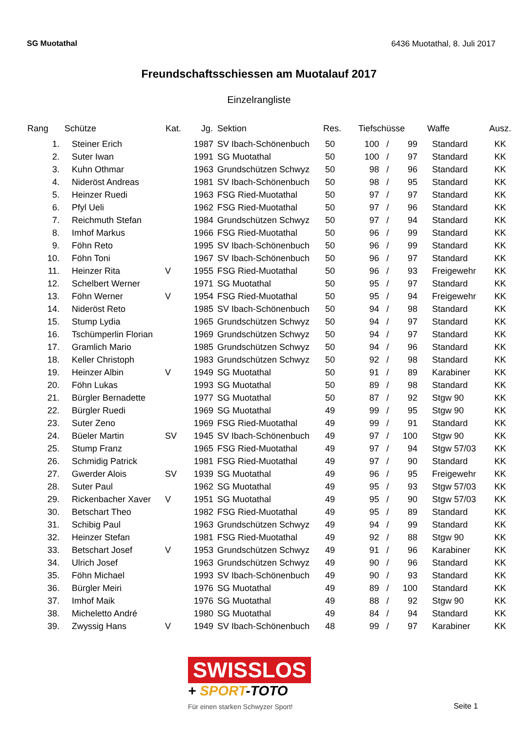SG Muotathal 6436 Muotathal, 8. Juli 2017
Freundschaftsschiessen am Muotalauf 2017
Einzelrangliste
| Rang | Schütze | Kat. | Jg. | Sektion | Res. | Tiefschüsse | | | Waffe | Ausz. |
| --- | --- | --- | --- | --- | --- | --- | --- | --- | --- | --- |
| 1. | Steiner Erich | | 1987 | SV Ibach-Schönenbuch | 50 | 100 | / | 99 | Standard | KK |
| 2. | Suter Iwan | | 1991 | SG Muotathal | 50 | 100 | / | 97 | Standard | KK |
| 3. | Kuhn Othmar | | 1963 | Grundschützen Schwyz | 50 | 98 | / | 96 | Standard | KK |
| 4. | Nideröst Andreas | | 1981 | SV Ibach-Schönenbuch | 50 | 98 | / | 95 | Standard | KK |
| 5. | Heinzer Ruedi | | 1963 | FSG Ried-Muotathal | 50 | 97 | / | 97 | Standard | KK |
| 6. | Pfyl Ueli | | 1962 | FSG Ried-Muotathal | 50 | 97 | / | 96 | Standard | KK |
| 7. | Reichmuth Stefan | | 1984 | Grundschützen Schwyz | 50 | 97 | / | 94 | Standard | KK |
| 8. | Imhof Markus | | 1966 | FSG Ried-Muotathal | 50 | 96 | / | 99 | Standard | KK |
| 9. | Föhn Reto | | 1995 | SV Ibach-Schönenbuch | 50 | 96 | / | 99 | Standard | KK |
| 10. | Föhn Toni | | 1967 | SV Ibach-Schönenbuch | 50 | 96 | / | 97 | Standard | KK |
| 11. | Heinzer Rita | V | 1955 | FSG Ried-Muotathal | 50 | 96 | / | 93 | Freigewehr | KK |
| 12. | Schelbert Werner | | 1971 | SG Muotathal | 50 | 95 | / | 97 | Standard | KK |
| 13. | Föhn Werner | V | 1954 | FSG Ried-Muotathal | 50 | 95 | / | 94 | Freigewehr | KK |
| 14. | Nideröst Reto | | 1985 | SV Ibach-Schönenbuch | 50 | 94 | / | 98 | Standard | KK |
| 15. | Stump Lydia | | 1965 | Grundschützen Schwyz | 50 | 94 | / | 97 | Standard | KK |
| 16. | Tschümperlin Florian | | 1969 | Grundschützen Schwyz | 50 | 94 | / | 97 | Standard | KK |
| 17. | Gramlich Mario | | 1985 | Grundschützen Schwyz | 50 | 94 | / | 96 | Standard | KK |
| 18. | Keller Christoph | | 1983 | Grundschützen Schwyz | 50 | 92 | / | 98 | Standard | KK |
| 19. | Heinzer Albin | V | 1949 | SG Muotathal | 50 | 91 | / | 89 | Karabiner | KK |
| 20. | Föhn Lukas | | 1993 | SG Muotathal | 50 | 89 | / | 98 | Standard | KK |
| 21. | Bürgler Bernadette | | 1977 | SG Muotathal | 50 | 87 | / | 92 | Stgw 90 | KK |
| 22. | Bürgler Ruedi | | 1969 | SG Muotathal | 49 | 99 | / | 95 | Stgw 90 | KK |
| 23. | Suter Zeno | | 1969 | FSG Ried-Muotathal | 49 | 99 | / | 91 | Standard | KK |
| 24. | Büeler Martin | SV | 1945 | SV Ibach-Schönenbuch | 49 | 97 | / | 100 | Stgw 90 | KK |
| 25. | Stump Franz | | 1965 | FSG Ried-Muotathal | 49 | 97 | / | 94 | Stgw 57/03 | KK |
| 26. | Schmidig Patrick | | 1981 | FSG Ried-Muotathal | 49 | 97 | / | 90 | Standard | KK |
| 27. | Gwerder Alois | SV | 1939 | SG Muotathal | 49 | 96 | / | 95 | Freigewehr | KK |
| 28. | Suter Paul | | 1962 | SG Muotathal | 49 | 95 | / | 93 | Stgw 57/03 | KK |
| 29. | Rickenbacher Xaver | V | 1951 | SG Muotathal | 49 | 95 | / | 90 | Stgw 57/03 | KK |
| 30. | Betschart Theo | | 1982 | FSG Ried-Muotathal | 49 | 95 | / | 89 | Standard | KK |
| 31. | Schibig Paul | | 1963 | Grundschützen Schwyz | 49 | 94 | / | 99 | Standard | KK |
| 32. | Heinzer Stefan | | 1981 | FSG Ried-Muotathal | 49 | 92 | / | 88 | Stgw 90 | KK |
| 33. | Betschart Josef | V | 1953 | Grundschützen Schwyz | 49 | 91 | / | 96 | Karabiner | KK |
| 34. | Ulrich Josef | | 1963 | Grundschützen Schwyz | 49 | 90 | / | 96 | Standard | KK |
| 35. | Föhn Michael | | 1993 | SV Ibach-Schönenbuch | 49 | 90 | / | 93 | Standard | KK |
| 36. | Bürgler Meiri | | 1976 | SG Muotathal | 49 | 89 | / | 100 | Standard | KK |
| 37. | Imhof Maik | | 1976 | SG Muotathal | 49 | 88 | / | 92 | Stgw 90 | KK |
| 38. | Micheletto André | | 1980 | SG Muotathal | 49 | 84 | / | 94 | Standard | KK |
| 39. | Zwyssig Hans | V | 1949 | SV Ibach-Schönenbuch | 48 | 99 | / | 97 | Karabiner | KK |
SWISSLOS
+ SPORT-TOTO
Für einen starken Schwyzer Sport!
Seite 1